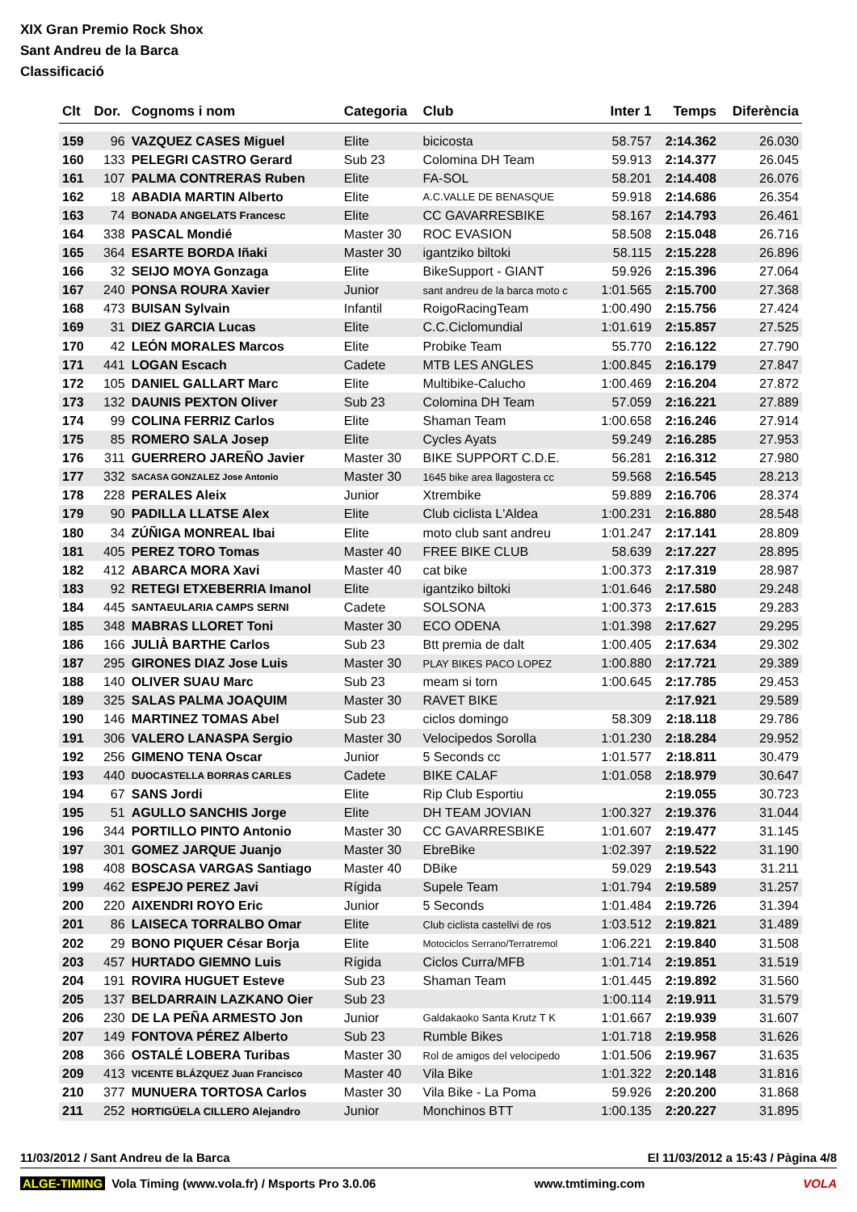XIX Gran Premio Rock Shox
Sant Andreu de la Barca
Classificació
| Clt | Dor. | Cognoms i nom | Categoria | Club | Inter 1 | Temps | Diferència |
| --- | --- | --- | --- | --- | --- | --- | --- |
| 159 | 96 | VAZQUEZ CASES Miguel | Elite | bicicosta | 58.757 | 2:14.362 | 26.030 |
| 160 | 133 | PELEGRI CASTRO Gerard | Sub 23 | Colomina DH Team | 59.913 | 2:14.377 | 26.045 |
| 161 | 107 | PALMA CONTRERAS Ruben | Elite | FA-SOL | 58.201 | 2:14.408 | 26.076 |
| 162 | 18 | ABADIA MARTIN Alberto | Elite | A.C.VALLE DE BENASQUE | 59.918 | 2:14.686 | 26.354 |
| 163 | 74 | BONADA ANGELATS Francesc | Elite | CC GAVARRESBIKE | 58.167 | 2:14.793 | 26.461 |
| 164 | 338 | PASCAL Mondié | Master 30 | ROC EVASION | 58.508 | 2:15.048 | 26.716 |
| 165 | 364 | ESARTE BORDA Iñaki | Master 30 | igantziko biltoki | 58.115 | 2:15.228 | 26.896 |
| 166 | 32 | SEIJO MOYA Gonzaga | Elite | BikeSupport - GIANT | 59.926 | 2:15.396 | 27.064 |
| 167 | 240 | PONSA ROURA Xavier | Junior | sant andreu de la barca moto c | 1:01.565 | 2:15.700 | 27.368 |
| 168 | 473 | BUISAN Sylvain | Infantil | RoigoRacingTeam | 1:00.490 | 2:15.756 | 27.424 |
| 169 | 31 | DIEZ GARCIA Lucas | Elite | C.C.Ciclomundial | 1:01.619 | 2:15.857 | 27.525 |
| 170 | 42 | LEÓN MORALES Marcos | Elite | Probike Team | 55.770 | 2:16.122 | 27.790 |
| 171 | 441 | LOGAN Escach | Cadete | MTB LES ANGLES | 1:00.845 | 2:16.179 | 27.847 |
| 172 | 105 | DANIEL GALLART Marc | Elite | Multibike-Calucho | 1:00.469 | 2:16.204 | 27.872 |
| 173 | 132 | DAUNIS PEXTON Oliver | Sub 23 | Colomina DH Team | 57.059 | 2:16.221 | 27.889 |
| 174 | 99 | COLINA FERRIZ Carlos | Elite | Shaman Team | 1:00.658 | 2:16.246 | 27.914 |
| 175 | 85 | ROMERO SALA Josep | Elite | Cycles Ayats | 59.249 | 2:16.285 | 27.953 |
| 176 | 311 | GUERRERO JAREÑO Javier | Master 30 | BIKE SUPPORT C.D.E. | 56.281 | 2:16.312 | 27.980 |
| 177 | 332 | SACASA GONZALEZ Jose Antonio | Master 30 | 1645 bike area llagostera cc | 59.568 | 2:16.545 | 28.213 |
| 178 | 228 | PERALES Aleix | Junior | Xtrembike | 59.889 | 2:16.706 | 28.374 |
| 179 | 90 | PADILLA LLATSE Alex | Elite | Club ciclista L'Aldea | 1:00.231 | 2:16.880 | 28.548 |
| 180 | 34 | ZÚÑIGA MONREAL Ibai | Elite | moto club sant andreu | 1:01.247 | 2:17.141 | 28.809 |
| 181 | 405 | PEREZ TORO Tomas | Master 40 | FREE BIKE CLUB | 58.639 | 2:17.227 | 28.895 |
| 182 | 412 | ABARCA MORA Xavi | Master 40 | cat bike | 1:00.373 | 2:17.319 | 28.987 |
| 183 | 92 | RETEGI ETXEBERRIA Imanol | Elite | igantziko biltoki | 1:01.646 | 2:17.580 | 29.248 |
| 184 | 445 | SANTAEULARIA CAMPS SERNI | Cadete | SOLSONA | 1:00.373 | 2:17.615 | 29.283 |
| 185 | 348 | MABRAS LLORET Toni | Master 30 | ECO ODENA | 1:01.398 | 2:17.627 | 29.295 |
| 186 | 166 | JULIÀ BARTHE Carlos | Sub 23 | Btt premia de dalt | 1:00.405 | 2:17.634 | 29.302 |
| 187 | 295 | GIRONES DIAZ Jose Luis | Master 30 | PLAY BIKES PACO LOPEZ | 1:00.880 | 2:17.721 | 29.389 |
| 188 | 140 | OLIVER SUAU Marc | Sub 23 | meam si torn | 1:00.645 | 2:17.785 | 29.453 |
| 189 | 325 | SALAS PALMA JOAQUIM | Master 30 | RAVET BIKE | | 2:17.921 | 29.589 |
| 190 | 146 | MARTINEZ TOMAS Abel | Sub 23 | ciclos domingo | 58.309 | 2:18.118 | 29.786 |
| 191 | 306 | VALERO LANASPA Sergio | Master 30 | Velocipedos Sorolla | 1:01.230 | 2:18.284 | 29.952 |
| 192 | 256 | GIMENO TENA Oscar | Junior | 5 Seconds cc | 1:01.577 | 2:18.811 | 30.479 |
| 193 | 440 | DUOCASTELLA BORRAS CARLES | Cadete | BIKE CALAF | 1:01.058 | 2:18.979 | 30.647 |
| 194 | 67 | SANS Jordi | Elite | Rip Club Esportiu | | 2:19.055 | 30.723 |
| 195 | 51 | AGULLO SANCHIS Jorge | Elite | DH TEAM JOVIAN | 1:00.327 | 2:19.376 | 31.044 |
| 196 | 344 | PORTILLO PINTO Antonio | Master 30 | CC GAVARRESBIKE | 1:01.607 | 2:19.477 | 31.145 |
| 197 | 301 | GOMEZ JARQUE Juanjo | Master 30 | EbreBike | 1:02.397 | 2:19.522 | 31.190 |
| 198 | 408 | BOSCASA VARGAS Santiago | Master 40 | DBike | 59.029 | 2:19.543 | 31.211 |
| 199 | 462 | ESPEJO PEREZ Javi | Rígida | Supele Team | 1:01.794 | 2:19.589 | 31.257 |
| 200 | 220 | AIXENDRI ROYO Eric | Junior | 5 Seconds | 1:01.484 | 2:19.726 | 31.394 |
| 201 | 86 | LAISECA TORRALBO Omar | Elite | Club ciclista castellvi de ros | 1:03.512 | 2:19.821 | 31.489 |
| 202 | 29 | BONO PIQUER César Borja | Elite | Motociclos Serrano/Terratremol | 1:06.221 | 2:19.840 | 31.508 |
| 203 | 457 | HURTADO GIEMNO Luis | Rígida | Ciclos Curra/MFB | 1:01.714 | 2:19.851 | 31.519 |
| 204 | 191 | ROVIRA HUGUET Esteve | Sub 23 | Shaman Team | 1:01.445 | 2:19.892 | 31.560 |
| 205 | 137 | BELDARRAIN LAZKANO Oier | Sub 23 | | 1:00.114 | 2:19.911 | 31.579 |
| 206 | 230 | DE LA PEÑA ARMESTO Jon | Junior | Galdakaoko Santa Krutz T K | 1:01.667 | 2:19.939 | 31.607 |
| 207 | 149 | FONTOVA PÉREZ Alberto | Sub 23 | Rumble Bikes | 1:01.718 | 2:19.958 | 31.626 |
| 208 | 366 | OSTALÉ LOBERA Turibas | Master 30 | Rol de amigos del velocipedo | 1:01.506 | 2:19.967 | 31.635 |
| 209 | 413 | VICENTE BLÁZQUEZ Juan Francisco | Master 40 | Vila Bike | 1:01.322 | 2:20.148 | 31.816 |
| 210 | 377 | MUNUERA TORTOSA Carlos | Master 30 | Vila Bike - La Poma | 59.926 | 2:20.200 | 31.868 |
| 211 | 252 | HORTIGÜELA CILLERO Alejandro | Junior | Monchinos BTT | 1:00.135 | 2:20.227 | 31.895 |
11/03/2012 / Sant Andreu de la Barca El 11/03/2012 a 15:43 / Pàgina 4/8
ALGE-TIMING Vola Timing (www.vola.fr) / Msports Pro 3.0.06 www.tmtiming.com VOLA